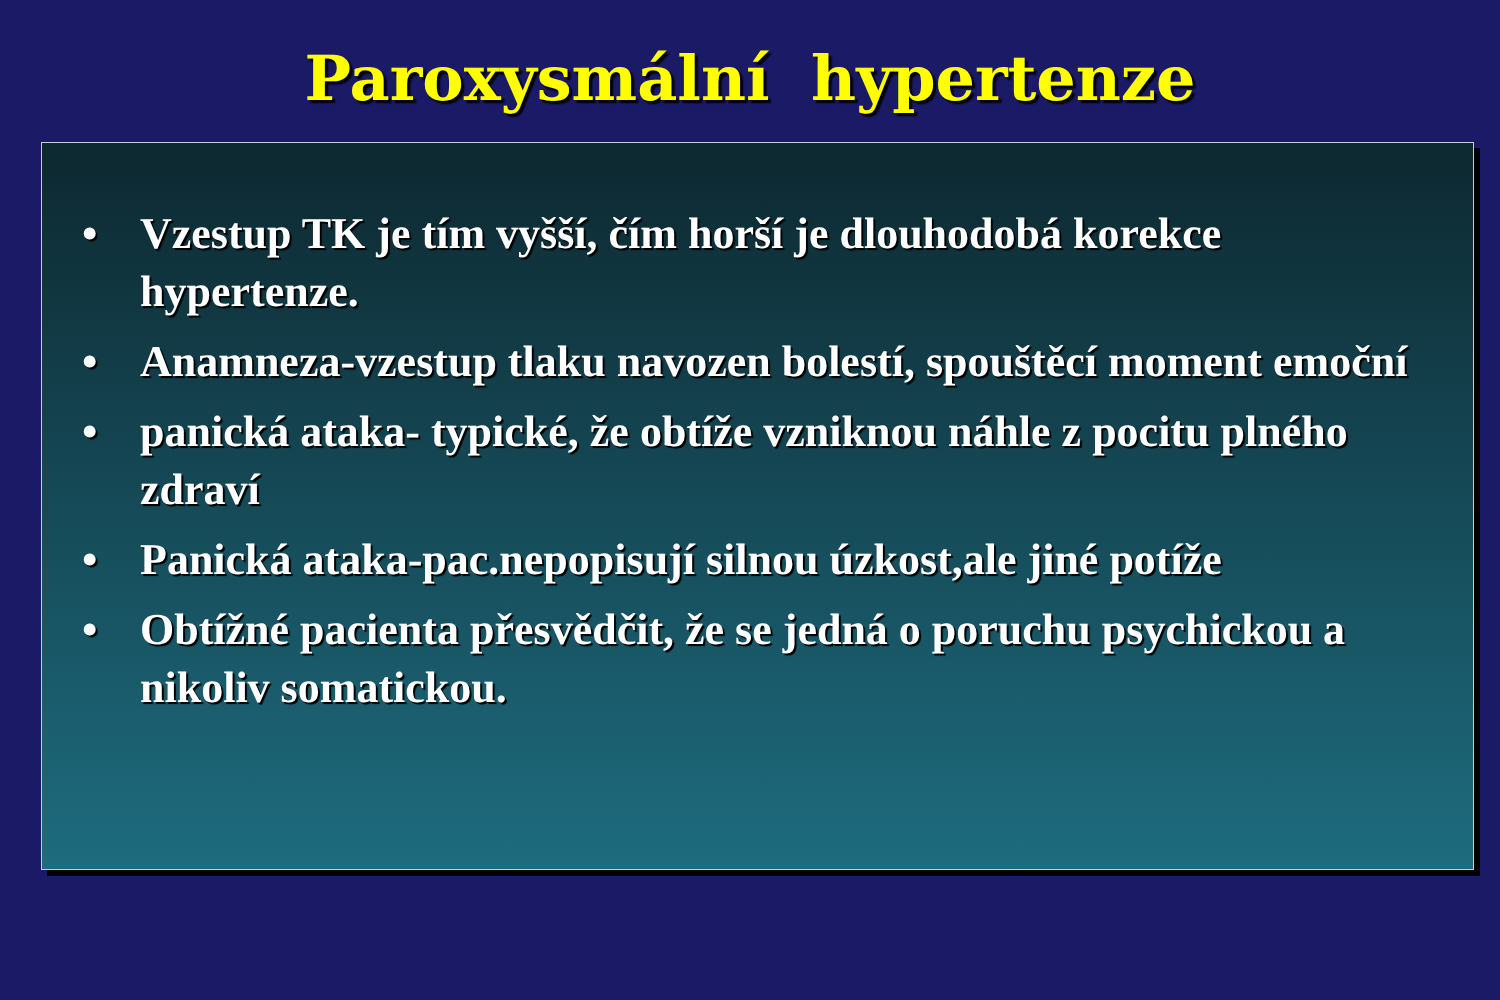Paroxysmální hypertenze
• Vzestup TK je tím vyšší, čím horší je dlouhodobá korekce hypertenze.
• Anamneza-vzestup tlaku navozen bolestí, spouštěcí moment emoční
• panická ataka- typické, že obtíže vzniknou náhle z pocitu plného zdraví
• Panická ataka-pac.nepopisují silnou úzkost,ale jiné potíže
• Obtížné pacienta přesvědčit, že se jedná o poruchu psychickou a nikoliv somatickou.